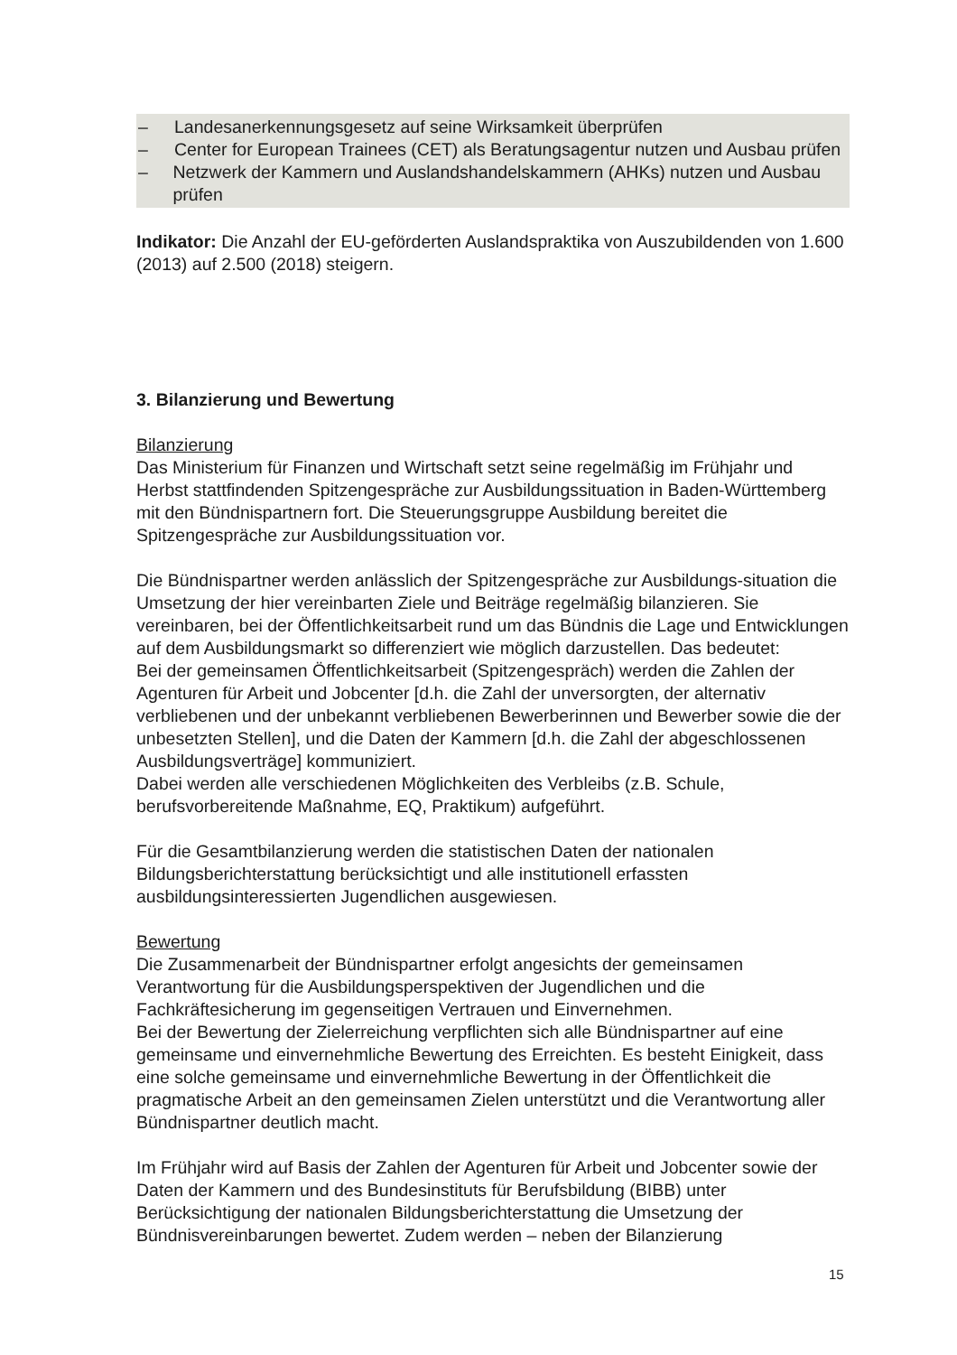– Landesanerkennungsgesetz auf seine Wirksamkeit überprüfen
– Center for European Trainees (CET) als Beratungsagentur nutzen und Ausbau prüfen
– Netzwerk der Kammern und Auslandshandelskammern (AHKs) nutzen und Ausbau prüfen
Indikator: Die Anzahl der EU-geförderten Auslandspraktika von Auszubildenden von 1.600 (2013) auf 2.500 (2018) steigern.
3. Bilanzierung und Bewertung
Bilanzierung
Das Ministerium für Finanzen und Wirtschaft setzt seine regelmäßig im Frühjahr und Herbst stattfindenden Spitzengespräche zur Ausbildungssituation in Baden-Württemberg mit den Bündnispartnern fort. Die Steuerungsgruppe Ausbildung bereitet die Spitzengespräche zur Ausbildungssituation vor.
Die Bündnispartner werden anlässlich der Spitzengespräche zur Ausbildungs-situation die Umsetzung der hier vereinbarten Ziele und Beiträge regelmäßig bilanzieren. Sie vereinbaren, bei der Öffentlichkeitsarbeit rund um das Bündnis die Lage und Entwicklungen auf dem Ausbildungsmarkt so differenziert wie möglich darzustellen. Das bedeutet:
Bei der gemeinsamen Öffentlichkeitsarbeit (Spitzengespräch) werden die Zahlen der Agenturen für Arbeit und Jobcenter [d.h. die Zahl der unversorgten, der alternativ verbliebenen und der unbekannt verbliebenen Bewerberinnen und Bewerber sowie die der unbesetzten Stellen], und die Daten der Kammern [d.h. die Zahl der abgeschlossenen Ausbildungsverträge] kommuniziert.
Dabei werden alle verschiedenen Möglichkeiten des Verbleibs (z.B. Schule, berufsvorbereitende Maßnahme, EQ, Praktikum) aufgeführt.
Für die Gesamtbilanzierung werden die statistischen Daten der nationalen Bildungsberichterstattung berücksichtigt und alle institutionell erfassten ausbildungsinteressierten Jugendlichen ausgewiesen.
Bewertung
Die Zusammenarbeit der Bündnispartner erfolgt angesichts der gemeinsamen Verantwortung für die Ausbildungsperspektiven der Jugendlichen und die Fachkräftesicherung im gegenseitigen Vertrauen und Einvernehmen.
Bei der Bewertung der Zielerreichung verpflichten sich alle Bündnispartner auf eine gemeinsame und einvernehmliche Bewertung des Erreichten. Es besteht Einigkeit, dass eine solche gemeinsame und einvernehmliche Bewertung in der Öffentlichkeit die pragmatische Arbeit an den gemeinsamen Zielen unterstützt und die Verantwortung aller Bündnispartner deutlich macht.
Im Frühjahr wird auf Basis der Zahlen der Agenturen für Arbeit und Jobcenter sowie der Daten der Kammern und des Bundesinstituts für Berufsbildung (BIBB) unter Berücksichtigung der nationalen Bildungsberichterstattung die Umsetzung der Bündnisvereinbarungen bewertet. Zudem werden – neben der Bilanzierung
15